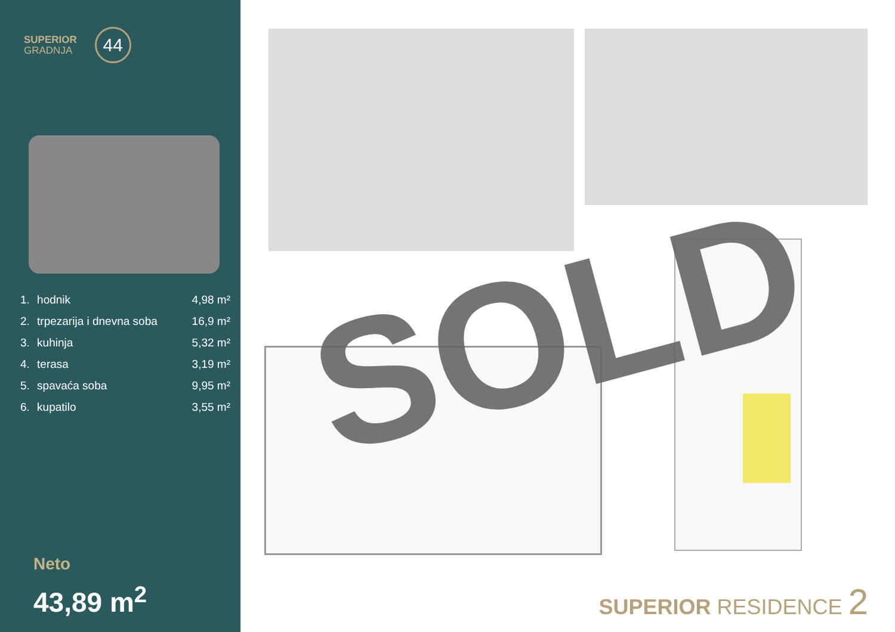SUPERIOR
GRADNJA
44
| 1. | hodnik | 4,98 m² |
| 2. | trpezarija i dnevna soba | 16,9 m² |
| 3. | kuhinja | 5,32 m² |
| 4. | terasa | 3,19 m² |
| 5. | spavaća soba | 9,95 m² |
| 6. | kupatilo | 3,55 m² |
Neto
43,89 m<sup>2</sup>
SOLD
SUPERIOR RESIDENCE 2